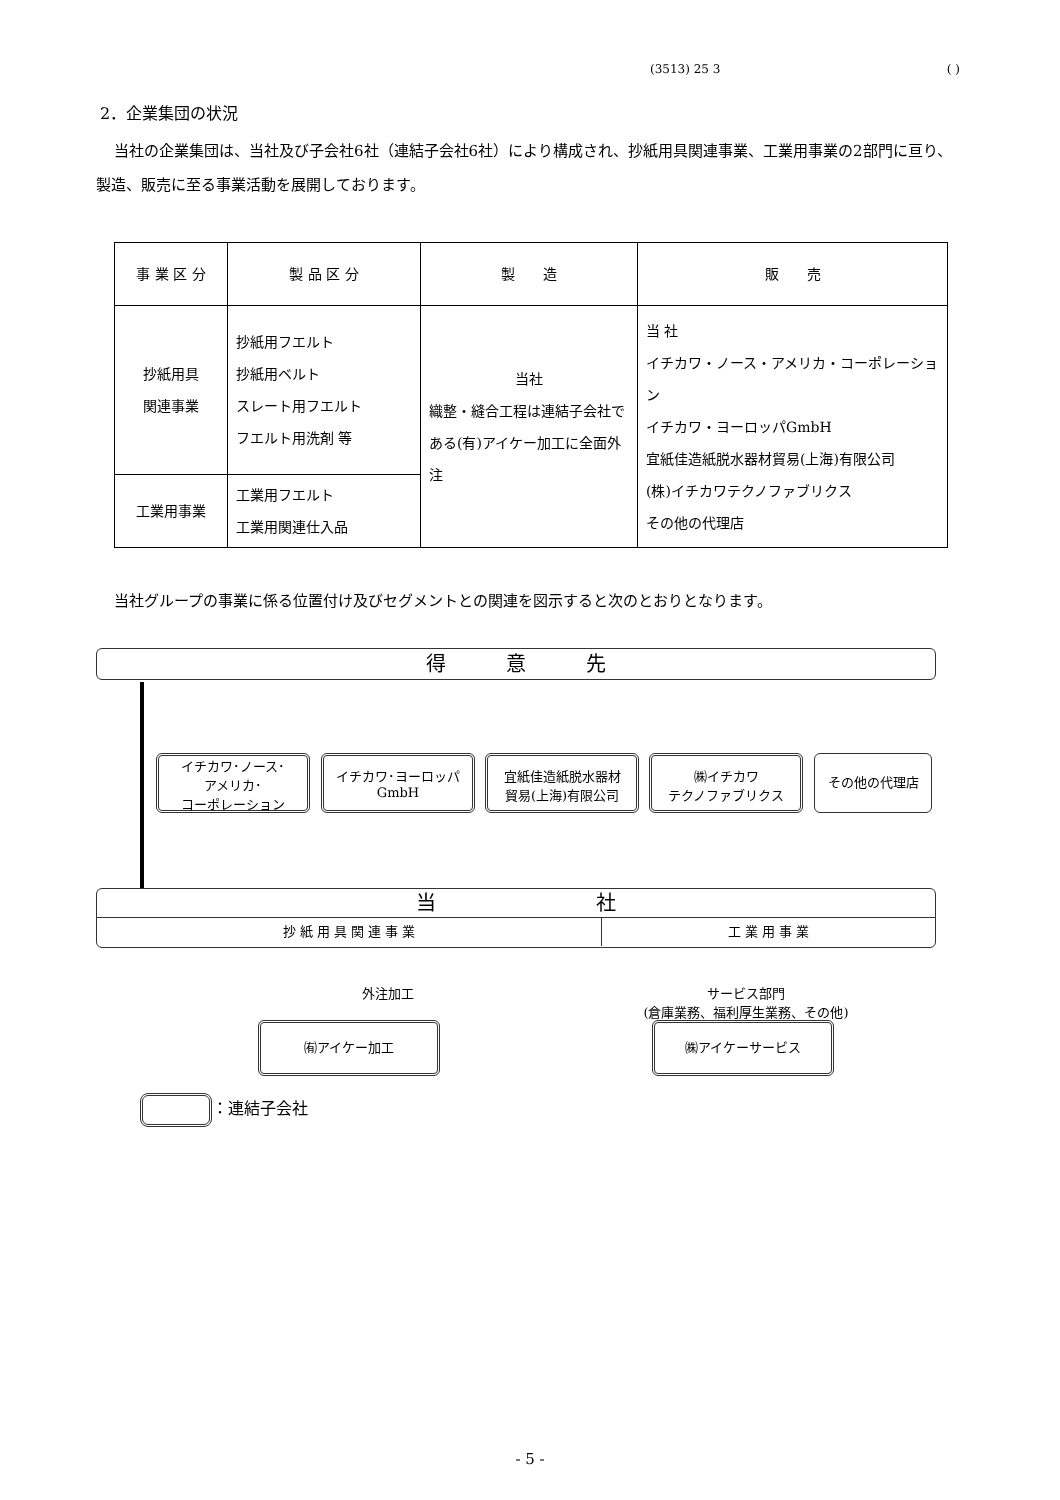(3513) 25 3 ( )
2．企業集団の状況
当社の企業集団は、当社及び子会社6社（連結子会社6社）により構成され、抄紙用具関連事業、工業用事業の2部門に亘り、製造、販売に至る事業活動を展開しております。
| 事 業 区 分 | 製 品 区 分 | 製 造 | 販 売 |
| --- | --- | --- | --- |
| 抄紙用具 関連事業 | 抄紙用フエルト 抄紙用ベルト スレート用フエルト フエルト用洗剤 等 | 当社 織整・縫合工程は連結子会社である(有)アイケー加工に全面外注 | 当 社 イチカワ・ノース・アメリカ・コーポレーション イチカワ・ヨーロッパGmbH 宜紙佳造紙脱水器材貿易(上海)有限公司 (株)イチカワテクノファブリクス その他の代理店 |
| 工業用事業 | 工業用フエルト 工業用関連仕入品 | | |
当社グループの事業に係る位置付け及びセグメントとの関連を図示すると次のとおりとなります。
得　　　意　　　先
イチカワ･ノース･
アメリカ･
コーポレーション
イチカワ･ヨーロッパ
GmbH
宜紙佳造紙脱水器材
貿易(上海)有限公司
㈱イチカワ
テクノファブリクス
その他の代理店
当　　　　　　　　社
抄 紙 用 具 関 連 事 業 工 業 用 事 業
外注加工
サービス部門
(倉庫業務、福利厚生業務、その他)
㈲アイケー加工 ㈱アイケーサービス
：連結子会社
- 5 -